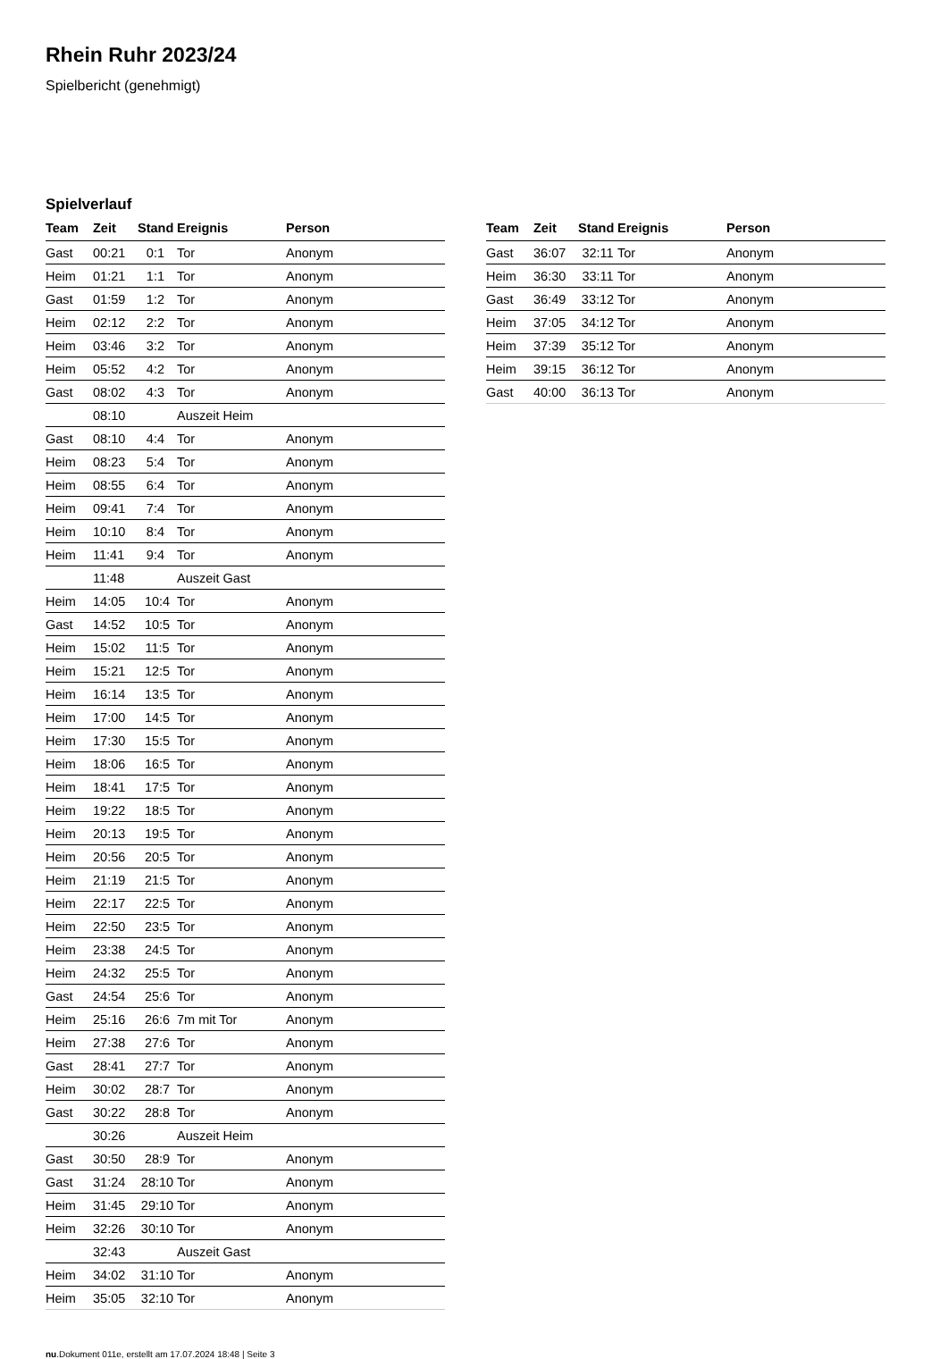Rhein Ruhr 2023/24
Spielbericht (genehmigt)
Spielverlauf
| Team | Zeit | Stand | Ereignis | Person |
| --- | --- | --- | --- | --- |
| Gast | 00:21 | 0:1 | Tor | Anonym |
| Heim | 01:21 | 1:1 | Tor | Anonym |
| Gast | 01:59 | 1:2 | Tor | Anonym |
| Heim | 02:12 | 2:2 | Tor | Anonym |
| Heim | 03:46 | 3:2 | Tor | Anonym |
| Heim | 05:52 | 4:2 | Tor | Anonym |
| Gast | 08:02 | 4:3 | Tor | Anonym |
| | 08:10 | | Auszeit Heim | |
| Gast | 08:10 | 4:4 | Tor | Anonym |
| Heim | 08:23 | 5:4 | Tor | Anonym |
| Heim | 08:55 | 6:4 | Tor | Anonym |
| Heim | 09:41 | 7:4 | Tor | Anonym |
| Heim | 10:10 | 8:4 | Tor | Anonym |
| Heim | 11:41 | 9:4 | Tor | Anonym |
| | 11:48 | | Auszeit Gast | |
| Heim | 14:05 | 10:4 | Tor | Anonym |
| Gast | 14:52 | 10:5 | Tor | Anonym |
| Heim | 15:02 | 11:5 | Tor | Anonym |
| Heim | 15:21 | 12:5 | Tor | Anonym |
| Heim | 16:14 | 13:5 | Tor | Anonym |
| Heim | 17:00 | 14:5 | Tor | Anonym |
| Heim | 17:30 | 15:5 | Tor | Anonym |
| Heim | 18:06 | 16:5 | Tor | Anonym |
| Heim | 18:41 | 17:5 | Tor | Anonym |
| Heim | 19:22 | 18:5 | Tor | Anonym |
| Heim | 20:13 | 19:5 | Tor | Anonym |
| Heim | 20:56 | 20:5 | Tor | Anonym |
| Heim | 21:19 | 21:5 | Tor | Anonym |
| Heim | 22:17 | 22:5 | Tor | Anonym |
| Heim | 22:50 | 23:5 | Tor | Anonym |
| Heim | 23:38 | 24:5 | Tor | Anonym |
| Heim | 24:32 | 25:5 | Tor | Anonym |
| Gast | 24:54 | 25:6 | Tor | Anonym |
| Heim | 25:16 | 26:6 | 7m mit Tor | Anonym |
| Heim | 27:38 | 27:6 | Tor | Anonym |
| Gast | 28:41 | 27:7 | Tor | Anonym |
| Heim | 30:02 | 28:7 | Tor | Anonym |
| Gast | 30:22 | 28:8 | Tor | Anonym |
| | 30:26 | | Auszeit Heim | |
| Gast | 30:50 | 28:9 | Tor | Anonym |
| Gast | 31:24 | 28:10 | Tor | Anonym |
| Heim | 31:45 | 29:10 | Tor | Anonym |
| Heim | 32:26 | 30:10 | Tor | Anonym |
| | 32:43 | | Auszeit Gast | |
| Heim | 34:02 | 31:10 | Tor | Anonym |
| Heim | 35:05 | 32:10 | Tor | Anonym |
| Team | Zeit | Stand | Ereignis | Person |
| --- | --- | --- | --- | --- |
| Gast | 36:07 | 32:11 | Tor | Anonym |
| Heim | 36:30 | 33:11 | Tor | Anonym |
| Gast | 36:49 | 33:12 | Tor | Anonym |
| Heim | 37:05 | 34:12 | Tor | Anonym |
| Heim | 37:39 | 35:12 | Tor | Anonym |
| Heim | 39:15 | 36:12 | Tor | Anonym |
| Gast | 40:00 | 36:13 | Tor | Anonym |
nu.Dokument 011e, erstellt am 17.07.2024 18:48 | Seite 3